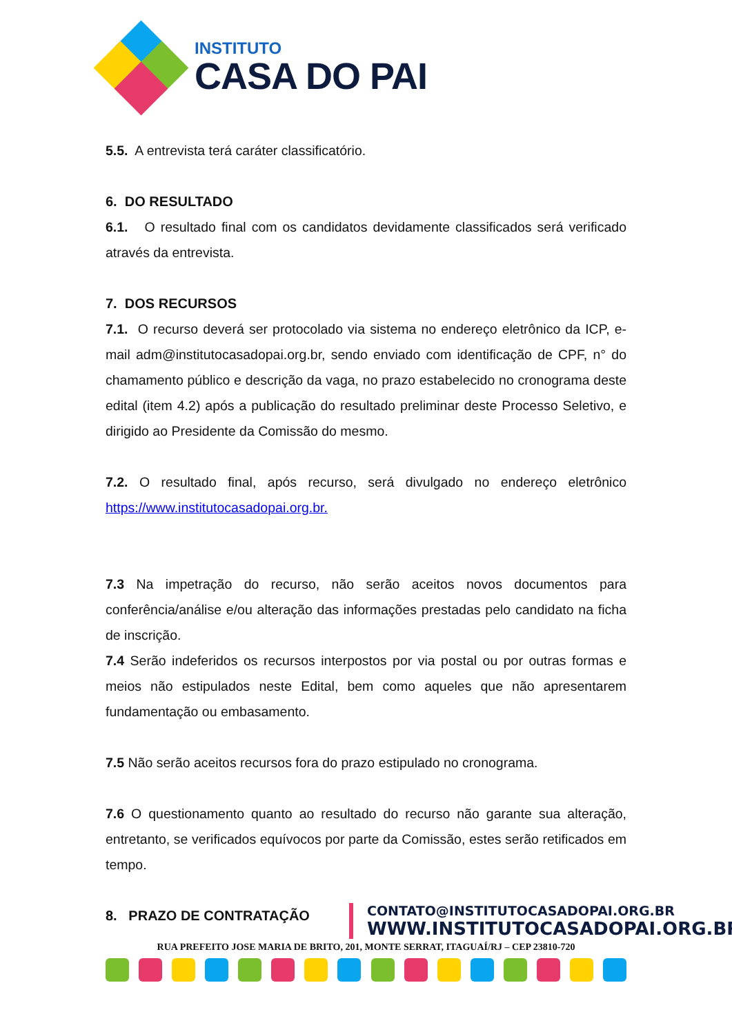INSTITUTO
CASA DO PAI
5.5. A entrevista terá caráter classificatório.
6. DO RESULTADO
6.1. O resultado final com os candidatos devidamente classificados será verificado através da entrevista.
7. DOS RECURSOS
7.1. O recurso deverá ser protocolado via sistema no endereço eletrônico da ICP, e-mail adm@institutocasadopai.org.br, sendo enviado com identificação de CPF, n° do chamamento público e descrição da vaga, no prazo estabelecido no cronograma deste edital (item 4.2) após a publicação do resultado preliminar deste Processo Seletivo, e dirigido ao Presidente da Comissão do mesmo.
7.2. O resultado final, após recurso, será divulgado no endereço eletrônico https://www.institutocasadopai.org.br.
7.3 Na impetração do recurso, não serão aceitos novos documentos para conferência/análise e/ou alteração das informações prestadas pelo candidato na ficha de inscrição.
7.4 Serão indeferidos os recursos interpostos por via postal ou por outras formas e meios não estipulados neste Edital, bem como aqueles que não apresentarem fundamentação ou embasamento.
7.5 Não serão aceitos recursos fora do prazo estipulado no cronograma.
7.6 O questionamento quanto ao resultado do recurso não garante sua alteração, entretanto, se verificados equívocos por parte da Comissão, estes serão retificados em tempo.
8. PRAZO DE CONTRATAÇÃO
CONTATO@INSTITUTOCASADOPAI.ORG.BR
WWW.INSTITUTOCASADOPAI.ORG.BR
RUA PREFEITO JOSE MARIA DE BRITO, 201, MONTE SERRAT, ITAGUAÍ/RJ – CEP 23810-720